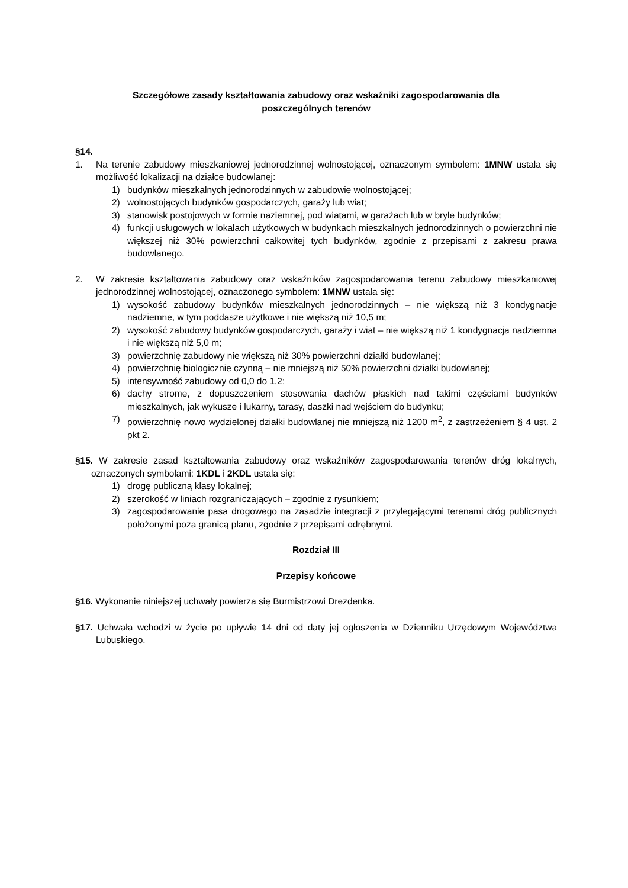Szczegółowe zasady kształtowania zabudowy oraz wskaźniki zagospodarowania dla
poszczególnych terenów
§14.
1. Na terenie zabudowy mieszkaniowej jednorodzinnej wolnostojącej, oznaczonym symbolem: 1MNW ustala się możliwość lokalizacji na działce budowlanej:
1) budynków mieszkalnych jednorodzinnych w zabudowie wolnostojącej;
2) wolnostojących budynków gospodarczych, garaży lub wiat;
3) stanowisk postojowych w formie naziemnej, pod wiatami, w garażach lub w bryle budynków;
4) funkcji usługowych w lokalach użytkowych w budynkach mieszkalnych jednorodzinnych o powierzchni nie większej niż 30% powierzchni całkowitej tych budynków, zgodnie z przepisami z zakresu prawa budowlanego.
2. W zakresie kształtowania zabudowy oraz wskaźników zagospodarowania terenu zabudowy mieszkaniowej jednorodzinnej wolnostojącej, oznaczonego symbolem: 1MNW ustala się:
1) wysokość zabudowy budynków mieszkalnych jednorodzinnych – nie większą niż 3 kondygnacje nadziemne, w tym poddasze użytkowe i nie większą niż 10,5 m;
2) wysokość zabudowy budynków gospodarczych, garaży i wiat – nie większą niż 1 kondygnacja nadziemna i nie większą niż 5,0 m;
3) powierzchnię zabudowy nie większą niż 30% powierzchni działki budowlanej;
4) powierzchnię biologicznie czynną – nie mniejszą niż 50% powierzchni działki budowlanej;
5) intensywność zabudowy od 0,0 do 1,2;
6) dachy strome, z dopuszczeniem stosowania dachów płaskich nad takimi częściami budynków mieszkalnych, jak wykusze i lukarny, tarasy, daszki nad wejściem do budynku;
7) powierzchnię nowo wydzielonej działki budowlanej nie mniejszą niż 1200 m<sup>2</sup>, z zastrzeżeniem § 4 ust. 2 pkt 2.
§15. W zakresie zasad kształtowania zabudowy oraz wskaźników zagospodarowania terenów dróg lokalnych, oznaczonych symbolami: 1KDL i 2KDL ustala się:
1) drogę publiczną klasy lokalnej;
2) szerokość w liniach rozgraniczających – zgodnie z rysunkiem;
3) zagospodarowanie pasa drogowego na zasadzie integracji z przylegającymi terenami dróg publicznych położonymi poza granicą planu, zgodnie z przepisami odrębnymi.
Rozdział III
Przepisy końcowe
§16. Wykonanie niniejszej uchwały powierza się Burmistrzowi Drezdenka.
§17. Uchwała wchodzi w życie po upływie 14 dni od daty jej ogłoszenia w Dzienniku Urzędowym Województwa Lubuskiego.